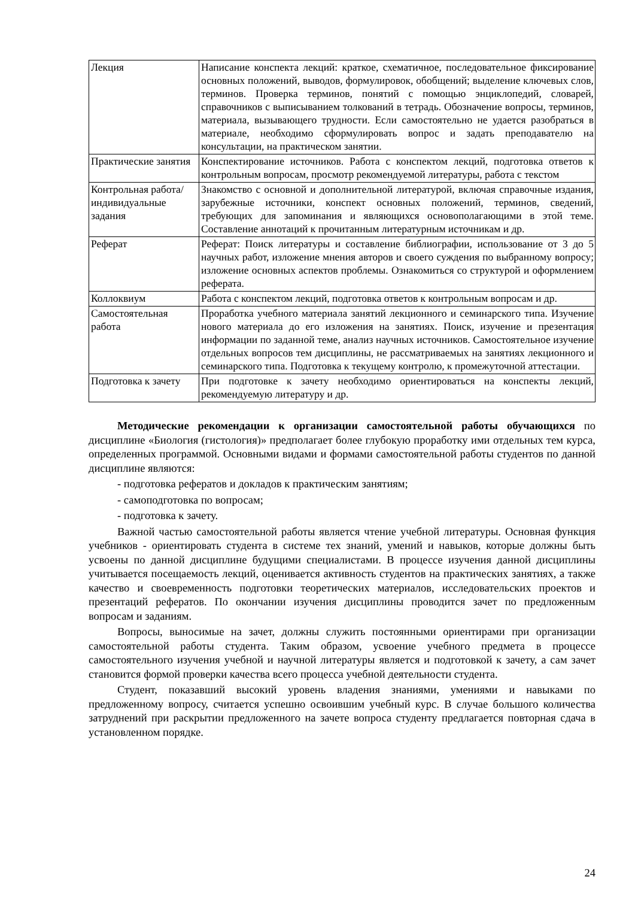| Лекция | Написание конспекта лекций: краткое, схематичное, последовательное фиксирование основных положений, выводов, формулировок, обобщений; выделение ключевых слов, терминов. Проверка терминов, понятий с помощью энциклопедий, словарей, справочников с выписыванием толкований в тетрадь. Обозначение вопросы, терминов, материала, вызывающего трудности. Если самостоятельно не удается разобраться в материале, необходимо сформулировать вопрос и задать преподавателю на консультации, на практическом занятии. |
| Практические занятия | Конспектирование источников. Работа с конспектом лекций, подготовка ответов к контрольным вопросам, просмотр рекомендуемой литературы, работа с текстом |
| Контрольная работа/ индивидуальные задания | Знакомство с основной и дополнительной литературой, включая справочные издания, зарубежные источники, конспект основных положений, терминов, сведений, требующих для запоминания и являющихся основополагающими в этой теме. Составление аннотаций к прочитанным литературным источникам и др. |
| Реферат | Реферат: Поиск литературы и составление библиографии, использование от 3 до 5 научных работ, изложение мнения авторов и своего суждения по выбранному вопросу; изложение основных аспектов проблемы. Ознакомиться со структурой и оформлением реферата. |
| Коллоквиум | Работа с конспектом лекций, подготовка ответов к контрольным вопросам и др. |
| Самостоятельная работа | Проработка учебного материала занятий лекционного и семинарского типа. Изучение нового материала до его изложения на занятиях. Поиск, изучение и презентация информации по заданной теме, анализ научных источников. Самостоятельное изучение отдельных вопросов тем дисциплины, не рассматриваемых на занятиях лекционного и семинарского типа. Подготовка к текущему контролю, к промежуточной аттестации. |
| Подготовка к зачету | При подготовке к зачету необходимо ориентироваться на конспекты лекций, рекомендуемую литературу и др. |
Методические рекомендации к организации самостоятельной работы обучающихся по дисциплине «Биология (гистология)» предполагает более глубокую проработку ими отдельных тем курса, определенных программой. Основными видами и формами самостоятельной работы студентов по данной дисциплине являются:
- подготовка рефератов и докладов к практическим занятиям;
- самоподготовка по вопросам;
- подготовка к зачету.
Важной частью самостоятельной работы является чтение учебной литературы. Основная функция учебников - ориентировать студента в системе тех знаний, умений и навыков, которые должны быть усвоены по данной дисциплине будущими специалистами. В процессе изучения данной дисциплины учитывается посещаемость лекций, оценивается активность студентов на практических занятиях, а также качество и своевременность подготовки теоретических материалов, исследовательских проектов и презентаций рефератов. По окончании изучения дисциплины проводится зачет по предложенным вопросам и заданиям.
Вопросы, выносимые на зачет, должны служить постоянными ориентирами при организации самостоятельной работы студента. Таким образом, усвоение учебного предмета в процессе самостоятельного изучения учебной и научной литературы является и подготовкой к зачету, а сам зачет становится формой проверки качества всего процесса учебной деятельности студента.
Студент, показавший высокий уровень владения знаниями, умениями и навыками по предложенному вопросу, считается успешно освоившим учебный курс. В случае большого количества затруднений при раскрытии предложенного на зачете вопроса студенту предлагается повторная сдача в установленном порядке.
24